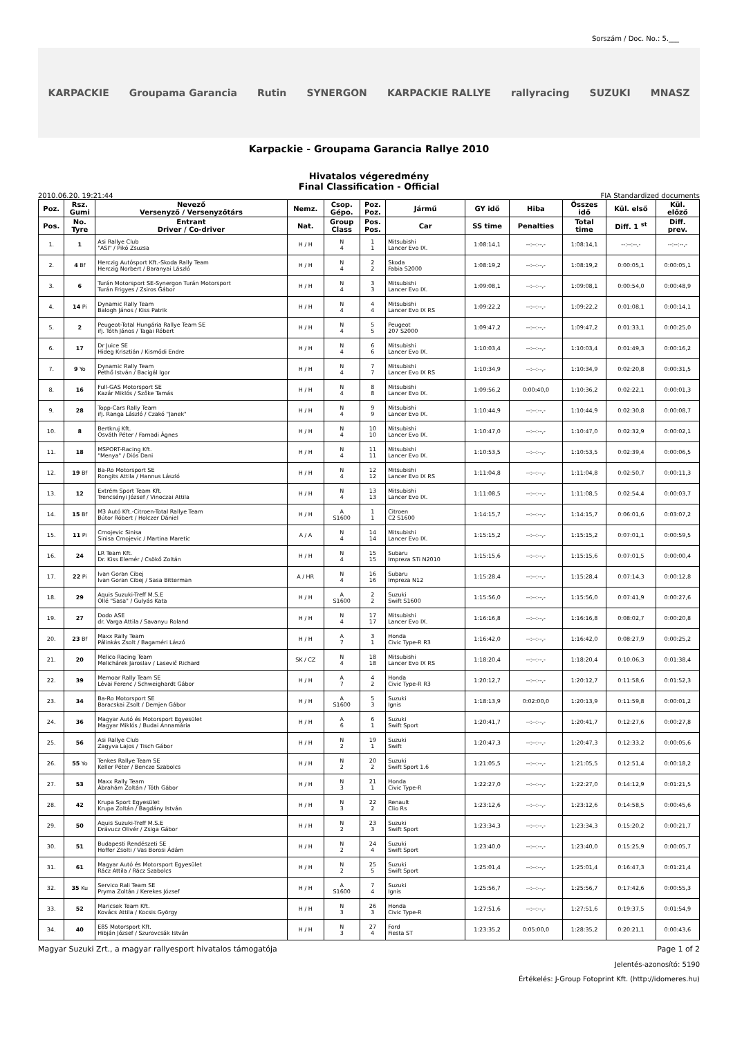Sorszám / Doc. No.: 5.___
KARPACKIE Groupama Garancia Rutin SYNERGON KARPACKIE RALLYE rallyracing SUZUKI MNASZ
Karpackie - Groupama Garancia Rallye 2010
Hivatalos végeredmény
Final Classification - Official
2010.06.20. 19:21:44 FIA Standardized documents
| Poz. | Rsz. Gumi | Nevező Versenyző / Versenyzőtárs | Nemz. | Csop. Gépo. | Poz. Poz. | Jármű | GY idő | Hiba | Összes idő | Kül. első | Kül. előző |
| --- | --- | --- | --- | --- | --- | --- | --- | --- | --- | --- | --- |
| Pos. | No. Tyre | Entrant Driver / Co-driver | Nat. | Group Class | Pos. Pos. | Car | SS time | Penalties | Total time | Diff. 1 <sup>st</sup> | Diff. prev. |
| 1. | 1 | Asi Rallye Club "ASI" / Pikó Zsuzsa | H / H | N 4 | 1 1 | Mitsubishi Lancer Evo IX. | 1:08:14,1 | --:--:--,- | 1:08:14,1 | --:--:--,- | --:--:--,- |
| 2. | 4 Bf | Herczig Autósport Kft.-Skoda Rally Team Herczig Norbert / Baranyai László | H / H | N 4 | 2 2 | Skoda Fabia S2000 | 1:08:19,2 | --:--:--,- | 1:08:19,2 | 0:00:05,1 | 0:00:05,1 |
| 3. | 6 | Turán Motorsport SE-Synergon Turán Motorsport Turán Frigyes / Zsiros Gábor | H / H | N 4 | 3 3 | Mitsubishi Lancer Evo IX. | 1:09:08,1 | --:--:--,- | 1:09:08,1 | 0:00:54,0 | 0:00:48,9 |
| 4. | 14 Pi | Dynamic Rally Team Balogh János / Kiss Patrik | H / H | N 4 | 4 4 | Mitsubishi Lancer Evo IX RS | 1:09:22,2 | --:--:--,- | 1:09:22,2 | 0:01:08,1 | 0:00:14,1 |
| 5. | 2 | Peugeot-Total Hungária Rallye Team SE ifj. Tóth János / Tagai Róbert | H / H | N 4 | 5 5 | Peugeot 207 S2000 | 1:09:47,2 | --:--:--,- | 1:09:47,2 | 0:01:33,1 | 0:00:25,0 |
| 6. | 17 | Dr Juice SE Hideg Krisztián / Kismődi Endre | H / H | N 4 | 6 6 | Mitsubishi Lancer Evo IX. | 1:10:03,4 | --:--:--,- | 1:10:03,4 | 0:01:49,3 | 0:00:16,2 |
| 7. | 9 Yo | Dynamic Rally Team Pethő István / Bacigál Igor | H / H | N 4 | 7 7 | Mitsubishi Lancer Evo IX RS | 1:10:34,9 | --:--:--,- | 1:10:34,9 | 0:02:20,8 | 0:00:31,5 |
| 8. | 16 | Full-GAS Motorsport SE Kazár Miklós / Szőke Tamás | H / H | N 4 | 8 8 | Mitsubishi Lancer Evo IX. | 1:09:56,2 | 0:00:40,0 | 1:10:36,2 | 0:02:22,1 | 0:00:01,3 |
| 9. | 28 | Topp-Cars Rally Team ifj. Ranga László / Czakó "Janek" | H / H | N 4 | 9 9 | Mitsubishi Lancer Evo IX. | 1:10:44,9 | --:--:--,- | 1:10:44,9 | 0:02:30,8 | 0:00:08,7 |
| 10. | 8 | Bertkruj Kft. Osváth Péter / Farnadi Ágnes | H / H | N 4 | 10 10 | Mitsubishi Lancer Evo IX. | 1:10:47,0 | --:--:--,- | 1:10:47,0 | 0:02:32,9 | 0:00:02,1 |
| 11. | 18 | MSPORT-Racing Kft. "Menya" / Diós Dani | H / H | N 4 | 11 11 | Mitsubishi Lancer Evo IX. | 1:10:53,5 | --:--:--,- | 1:10:53,5 | 0:02:39,4 | 0:00:06,5 |
| 12. | 19 Bf | Ba-Ro Motorsport SE Rongits Attila / Hannus László | H / H | N 4 | 12 12 | Mitsubishi Lancer Evo IX RS | 1:11:04,8 | --:--:--,- | 1:11:04,8 | 0:02:50,7 | 0:00:11,3 |
| 13. | 12 | Extrém Sport Team Kft. Trencsényi József / Vinoczai Attila | H / H | N 4 | 13 13 | Mitsubishi Lancer Evo IX. | 1:11:08,5 | --:--:--,- | 1:11:08,5 | 0:02:54,4 | 0:00:03,7 |
| 14. | 15 Bf | M3 Autó Kft.-Citroen-Total Rallye Team Bútor Róbert / Holczer Dániel | H / H | A S1600 | 1 1 | Citroen C2 S1600 | 1:14:15,7 | --:--:--,- | 1:14:15,7 | 0:06:01,6 | 0:03:07,2 |
| 15. | 11 Pi | Crnojevic Sinisa Sinisa Crnojevic / Martina Maretic | A / A | N 4 | 14 14 | Mitsubishi Lancer Evo IX. | 1:15:15,2 | --:--:--,- | 1:15:15,2 | 0:07:01,1 | 0:00:59,5 |
| 16. | 24 | LR Team Kft. Dr. Kiss Elemér / Csökő Zoltán | H / H | N 4 | 15 15 | Subaru Impreza STi N2010 | 1:15:15,6 | --:--:--,- | 1:15:15,6 | 0:07:01,5 | 0:00:00,4 |
| 17. | 22 Pi | Ivan Goran Cibej Ivan Goran Cibej / Sasa Bitterman | A / HR | N 4 | 16 16 | Subaru Impreza N12 | 1:15:28,4 | --:--:--,- | 1:15:28,4 | 0:07:14,3 | 0:00:12,8 |
| 18. | 29 | Aquis Suzuki-Treff M.S.E Ollé "Sasa" / Gulyás Kata | H / H | A S1600 | 2 2 | Suzuki Swift S1600 | 1:15:56,0 | --:--:--,- | 1:15:56,0 | 0:07:41,9 | 0:00:27,6 |
| 19. | 27 | Dodo ASE dr. Varga Attila / Savanyu Roland | H / H | N 4 | 17 17 | Mitsubishi Lancer Evo IX. | 1:16:16,8 | --:--:--,- | 1:16:16,8 | 0:08:02,7 | 0:00:20,8 |
| 20. | 23 Bf | Maxx Rally Team Pálinkás Zsolt / Bagaméri Lászó | H / H | A 7 | 3 1 | Honda Civic Type-R R3 | 1:16:42,0 | --:--:--,- | 1:16:42,0 | 0:08:27,9 | 0:00:25,2 |
| 21. | 20 | Melico Racing Team Melichárek Jaroslav / Lasevič Richard | SK / CZ | N 4 | 18 18 | Mitsubishi Lancer Evo IX RS | 1:18:20,4 | --:--:--,- | 1:18:20,4 | 0:10:06,3 | 0:01:38,4 |
| 22. | 39 | Memoar Rally Team SE Lévai Ferenc / Schweighardt Gábor | H / H | A 7 | 4 2 | Honda Civic Type-R R3 | 1:20:12,7 | --:--:--,- | 1:20:12,7 | 0:11:58,6 | 0:01:52,3 |
| 23. | 34 | Ba-Ro Motorsport SE Baracskai Zsolt / Demjen Gábor | H / H | A S1600 | 5 3 | Suzuki Ignis | 1:18:13,9 | 0:02:00,0 | 1:20:13,9 | 0:11:59,8 | 0:00:01,2 |
| 24. | 36 | Magyar Autó és Motorsport Egyesület Magyar Miklós / Budai Annamária | H / H | A 6 | 6 1 | Suzuki Swift Sport | 1:20:41,7 | --:--:--,- | 1:20:41,7 | 0:12:27,6 | 0:00:27,8 |
| 25. | 56 | Asi Rallye Club Zagyva Lajos / Tisch Gábor | H / H | N 2 | 19 1 | Suzuki Swift | 1:20:47,3 | --:--:--,- | 1:20:47,3 | 0:12:33,2 | 0:00:05,6 |
| 26. | 55 Yo | Tenkes Rallye Team SE Keller Péter / Bencze Szabolcs | H / H | N 2 | 20 2 | Suzuki Swift Sport 1.6 | 1:21:05,5 | --:--:--,- | 1:21:05,5 | 0:12:51,4 | 0:00:18,2 |
| 27. | 53 | Maxx Rally Team Ábrahám Zoltán / Tóth Gábor | H / H | N 3 | 21 1 | Honda Civic Type-R | 1:22:27,0 | --:--:--,- | 1:22:27,0 | 0:14:12,9 | 0:01:21,5 |
| 28. | 42 | Krupa Sport Egyesület Krupa Zoltán / Bagdány István | H / H | N 3 | 22 2 | Renault Clio Rs | 1:23:12,6 | --:--:--,- | 1:23:12,6 | 0:14:58,5 | 0:00:45,6 |
| 29. | 50 | Aquis Suzuki-Treff M.S.E Drávucz Olivér / Zsiga Gábor | H / H | N 2 | 23 3 | Suzuki Swift Sport | 1:23:34,3 | --:--:--,- | 1:23:34,3 | 0:15:20,2 | 0:00:21,7 |
| 30. | 51 | Budapesti Rendészeti SE Hoffer Zsolti / Vas Borosi Ádám | H / H | N 2 | 24 4 | Suzuki Swift Sport | 1:23:40,0 | --:--:--,- | 1:23:40,0 | 0:15:25,9 | 0:00:05,7 |
| 31. | 61 | Magyar Autó és Motorsport Egyesület Rácz Attila / Rácz Szabolcs | H / H | N 2 | 25 5 | Suzuki Swift Sport | 1:25:01,4 | --:--:--,- | 1:25:01,4 | 0:16:47,3 | 0:01:21,4 |
| 32. | 35 Ku | Servico Rali Team SE Pryma Zoltán / Kerekes József | H / H | A S1600 | 7 4 | Suzuki Ignis | 1:25:56,7 | --:--:--,- | 1:25:56,7 | 0:17:42,6 | 0:00:55,3 |
| 33. | 52 | Maricsek Team Kft. Kovács Attila / Kocsis György | H / H | N 3 | 26 3 | Honda Civic Type-R | 1:27:51,6 | --:--:--,- | 1:27:51,6 | 0:19:37,5 | 0:01:54,9 |
| 34. | 40 | E85 Motorsport Kft. Hibján József / Szurovcsák István | H / H | N 3 | 27 4 | Ford Fiesta ST | 1:23:35,2 | 0:05:00,0 | 1:28:35,2 | 0:20:21,1 | 0:00:43,6 |
Magyar Suzuki Zrt., a magyar rallyesport hivatalos támogatója Page 1 of 2
Jelentés-azonosító: 5190
Értékelés: J-Group Fotoprint Kft. (http://idomeres.hu)